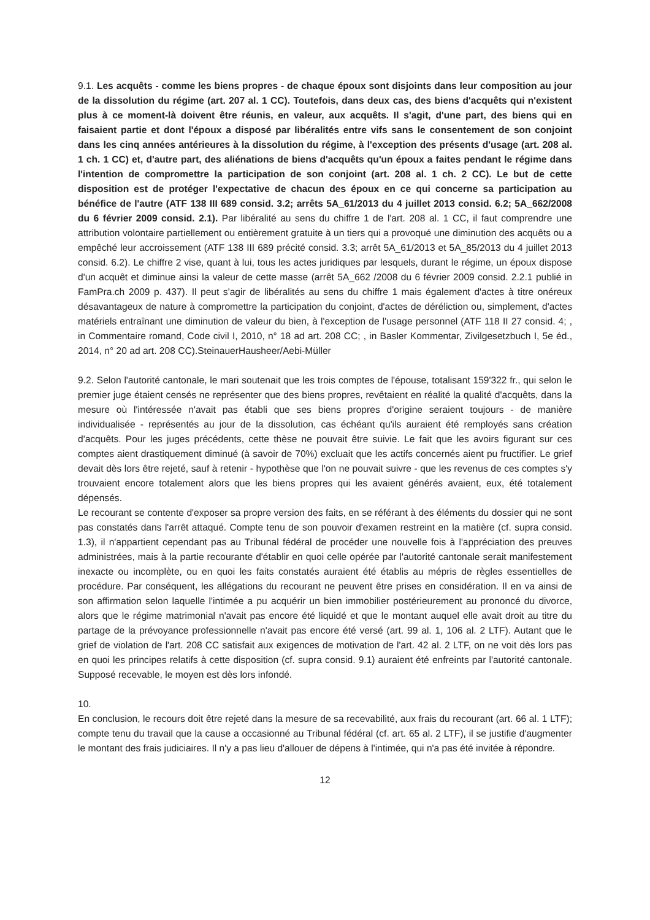9.1. Les acquêts - comme les biens propres - de chaque époux sont disjoints dans leur composition au jour de la dissolution du régime (art. 207 al. 1 CC). Toutefois, dans deux cas, des biens d'acquêts qui n'existent plus à ce moment-là doivent être réunis, en valeur, aux acquêts. Il s'agit, d'une part, des biens qui en faisaient partie et dont l'époux a disposé par libéralités entre vifs sans le consentement de son conjoint dans les cinq années antérieures à la dissolution du régime, à l'exception des présents d'usage (art. 208 al. 1 ch. 1 CC) et, d'autre part, des aliénations de biens d'acquêts qu'un époux a faites pendant le régime dans l'intention de compromettre la participation de son conjoint (art. 208 al. 1 ch. 2 CC). Le but de cette disposition est de protéger l'expectative de chacun des époux en ce qui concerne sa participation au bénéfice de l'autre (ATF 138 III 689 consid. 3.2; arrêts 5A_61/2013 du 4 juillet 2013 consid. 6.2; 5A_662/2008 du 6 février 2009 consid. 2.1). Par libéralité au sens du chiffre 1 de l'art. 208 al. 1 CC, il faut comprendre une attribution volontaire partiellement ou entièrement gratuite à un tiers qui a provoqué une diminution des acquêts ou a empêché leur accroissement (ATF 138 III 689 précité consid. 3.3; arrêt 5A_61/2013 et 5A_85/2013 du 4 juillet 2013 consid. 6.2). Le chiffre 2 vise, quant à lui, tous les actes juridiques par lesquels, durant le régime, un époux dispose d'un acquêt et diminue ainsi la valeur de cette masse (arrêt 5A_662 /2008 du 6 février 2009 consid. 2.2.1 publié in FamPra.ch 2009 p. 437). Il peut s'agir de libéralités au sens du chiffre 1 mais également d'actes à titre onéreux désavantageux de nature à compromettre la participation du conjoint, d'actes de déréliction ou, simplement, d'actes matériels entraînant une diminution de valeur du bien, à l'exception de l'usage personnel (ATF 118 II 27 consid. 4; , in Commentaire romand, Code civil I, 2010, n° 18 ad art. 208 CC; , in Basler Kommentar, Zivilgesetzbuch I, 5e éd., 2014, n° 20 ad art. 208 CC).SteinauerHausheer/Aebi-Müller
9.2. Selon l'autorité cantonale, le mari soutenait que les trois comptes de l'épouse, totalisant 159'322 fr., qui selon le premier juge étaient censés ne représenter que des biens propres, revêtaient en réalité la qualité d'acquêts, dans la mesure où l'intéressée n'avait pas établi que ses biens propres d'origine seraient toujours - de manière individualisée - représentés au jour de la dissolution, cas échéant qu'ils auraient été remployés sans création d'acquêts. Pour les juges précédents, cette thèse ne pouvait être suivie. Le fait que les avoirs figurant sur ces comptes aient drastiquement diminué (à savoir de 70%) excluait que les actifs concernés aient pu fructifier. Le grief devait dès lors être rejeté, sauf à retenir - hypothèse que l'on ne pouvait suivre - que les revenus de ces comptes s'y trouvaient encore totalement alors que les biens propres qui les avaient générés avaient, eux, été totalement dépensés.
Le recourant se contente d'exposer sa propre version des faits, en se référant à des éléments du dossier qui ne sont pas constatés dans l'arrêt attaqué. Compte tenu de son pouvoir d'examen restreint en la matière (cf. supra consid. 1.3), il n'appartient cependant pas au Tribunal fédéral de procéder une nouvelle fois à l'appréciation des preuves administrées, mais à la partie recourante d'établir en quoi celle opérée par l'autorité cantonale serait manifestement inexacte ou incomplète, ou en quoi les faits constatés auraient été établis au mépris de règles essentielles de procédure. Par conséquent, les allégations du recourant ne peuvent être prises en considération. Il en va ainsi de son affirmation selon laquelle l'intimée a pu acquérir un bien immobilier postérieurement au prononcé du divorce, alors que le régime matrimonial n'avait pas encore été liquidé et que le montant auquel elle avait droit au titre du partage de la prévoyance professionnelle n'avait pas encore été versé (art. 99 al. 1, 106 al. 2 LTF). Autant que le grief de violation de l'art. 208 CC satisfait aux exigences de motivation de l'art. 42 al. 2 LTF, on ne voit dès lors pas en quoi les principes relatifs à cette disposition (cf. supra consid. 9.1) auraient été enfreints par l'autorité cantonale. Supposé recevable, le moyen est dès lors infondé.
10.
En conclusion, le recours doit être rejeté dans la mesure de sa recevabilité, aux frais du recourant (art. 66 al. 1 LTF); compte tenu du travail que la cause a occasionné au Tribunal fédéral (cf. art. 65 al. 2 LTF), il se justifie d'augmenter le montant des frais judiciaires. Il n'y a pas lieu d'allouer de dépens à l'intimée, qui n'a pas été invitée à répondre.
12